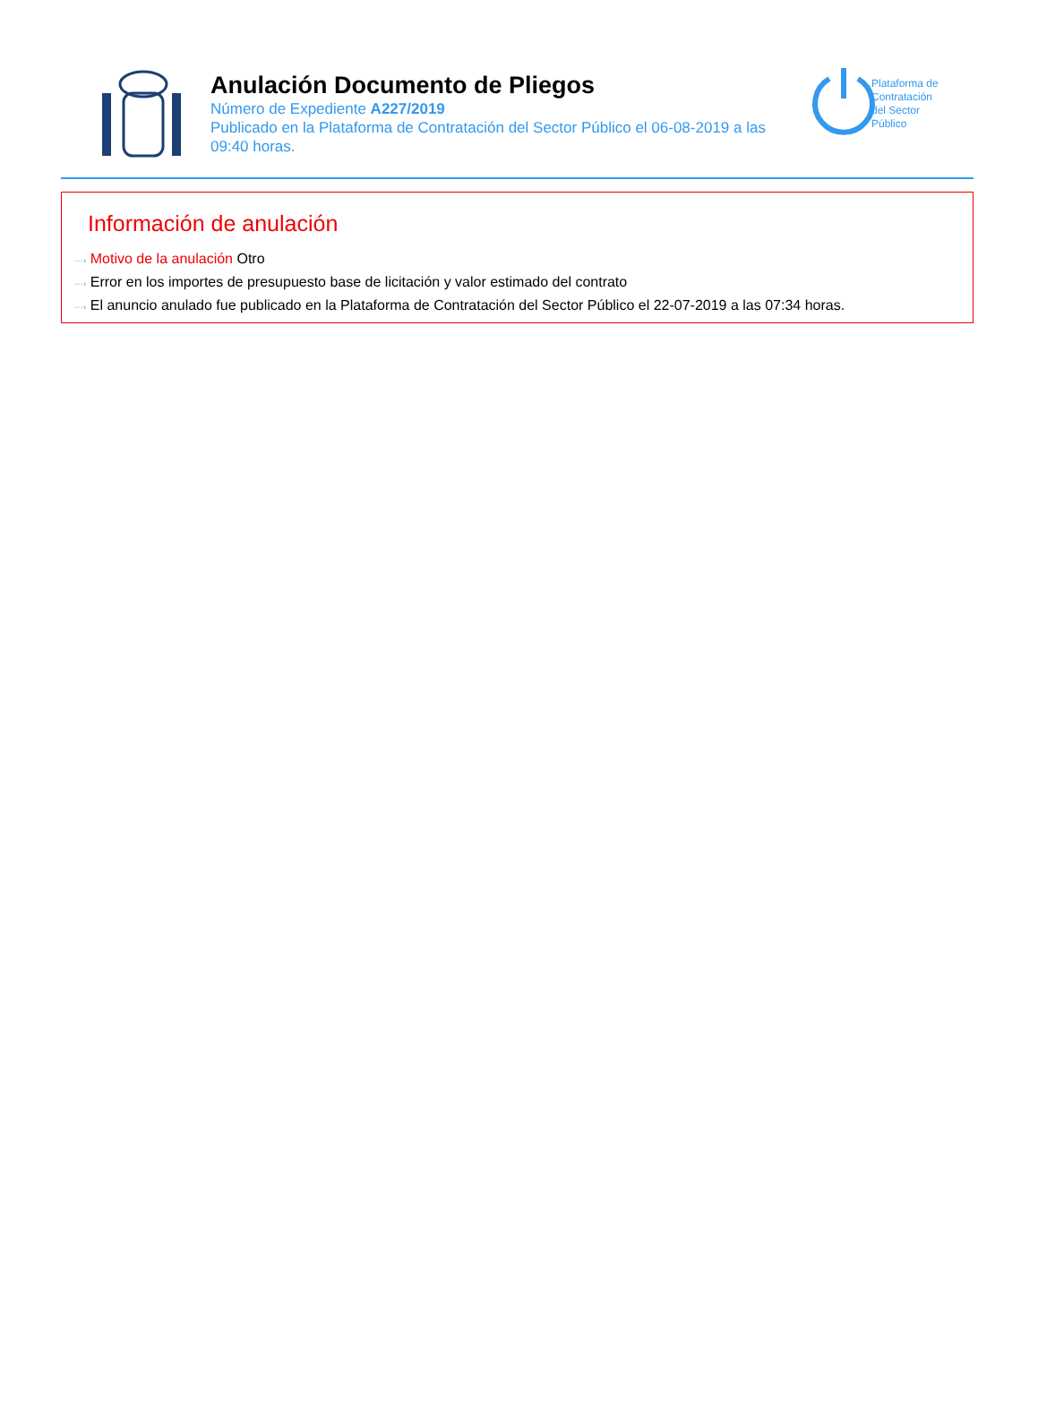Anulación Documento de Pliegos
Número de Expediente A227/2019
Publicado en la Plataforma de Contratación del Sector Público el 06-08-2019 a las 09:40 horas.
Plataforma de
Contratación
del Sector
Público
Información de anulación
···› Motivo de la anulación Otro
···› Error en los importes de presupuesto base de licitación y valor estimado del contrato
···› El anuncio anulado fue publicado en la Plataforma de Contratación del Sector Público el 22-07-2019 a las 07:34 horas.